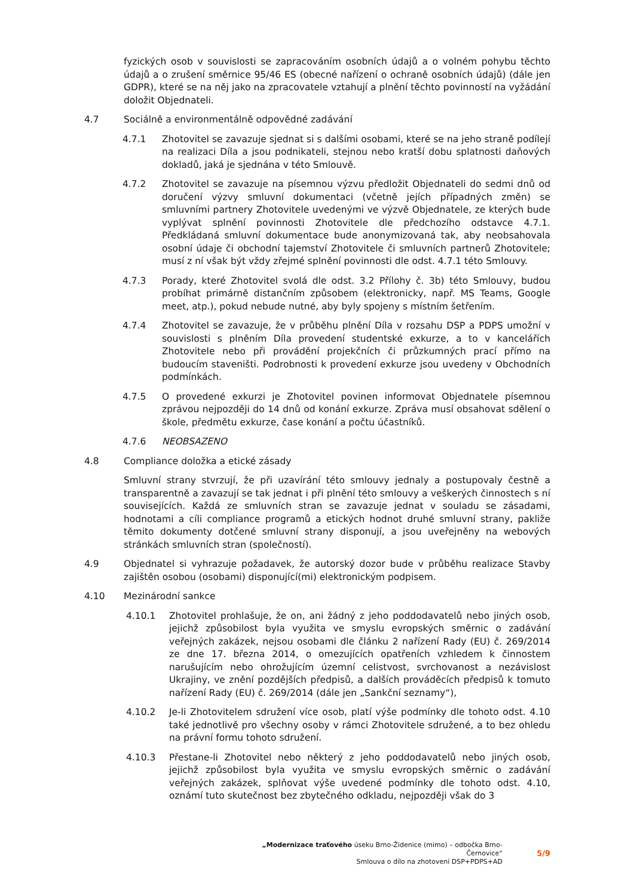fyzických osob v souvislosti se zapracováním osobních údajů a o volném pohybu těchto údajů a o zrušení směrnice 95/46 ES (obecné nařízení o ochraně osobních údajů) (dále jen GDPR), které se na něj jako na zpracovatele vztahují a plnění těchto povinností na vyžádání doložit Objednateli.
4.7 Sociálně a environmentálně odpovědné zadávání
4.7.1 Zhotovitel se zavazuje sjednat si s dalšími osobami, které se na jeho straně podílejí na realizaci Díla a jsou podnikateli, stejnou nebo kratší dobu splatnosti daňových dokladů, jaká je sjednána v této Smlouvě.
4.7.2 Zhotovitel se zavazuje na písemnou výzvu předložit Objednateli do sedmi dnů od doručení výzvy smluvní dokumentaci (včetně jejích případných změn) se smluvními partnery Zhotovitele uvedenými ve výzvě Objednatele, ze kterých bude vyplývat splnění povinnosti Zhotovitele dle předchozího odstavce 4.7.1. Předkládaná smluvní dokumentace bude anonymizovaná tak, aby neobsahovala osobní údaje či obchodní tajemství Zhotovitele či smluvních partnerů Zhotovitele; musí z ní však být vždy zřejmé splnění povinnosti dle odst. 4.7.1 této Smlouvy.
4.7.3 Porady, které Zhotovitel svolá dle odst. 3.2 Přílohy č. 3b) této Smlouvy, budou probíhat primárně distančním způsobem (elektronicky, např. MS Teams, Google meet, atp.), pokud nebude nutné, aby byly spojeny s místním šetřením.
4.7.4 Zhotovitel se zavazuje, že v průběhu plnění Díla v rozsahu DSP a PDPS umožní v souvislosti s plněním Díla provedení studentské exkurze, a to v kancelářích Zhotovitele nebo při provádění projekčních či průzkumných prací přímo na budoucím staveništi. Podrobnosti k provedení exkurze jsou uvedeny v Obchodních podmínkách.
4.7.5 O provedené exkurzi je Zhotovitel povinen informovat Objednatele písemnou zprávou nejpozději do 14 dnů od konání exkurze. Zpráva musí obsahovat sdělení o škole, předmětu exkurze, čase konání a počtu účastníků.
4.7.6 NEOBSAZENO
4.8 Compliance doložka a etické zásady
Smluvní strany stvrzují, že při uzavírání této smlouvy jednaly a postupovaly čestně a transparentně a zavazují se tak jednat i při plnění této smlouvy a veškerých činnostech s ní souvisejících. Každá ze smluvních stran se zavazuje jednat v souladu se zásadami, hodnotami a cíli compliance programů a etických hodnot druhé smluvní strany, pakliže těmito dokumenty dotčené smluvní strany disponují, a jsou uveřejněny na webových stránkách smluvních stran (společností).
4.9 Objednatel si vyhrazuje požadavek, že autorský dozor bude v průběhu realizace Stavby zajištěn osobou (osobami) disponující(mi) elektronickým podpisem.
4.10 Mezinárodní sankce
4.10.1 Zhotovitel prohlašuje, že on, ani žádný z jeho poddodavatelů nebo jiných osob, jejichž způsobilost byla využita ve smyslu evropských směrnic o zadávání veřejných zakázek, nejsou osobami dle článku 2 nařízení Rady (EU) č. 269/2014 ze dne 17. března 2014, o omezujících opatřeních vzhledem k činnostem narušujícím nebo ohrožujícím územní celistvost, svrchovanost a nezávislost Ukrajiny, ve znění pozdějších předpisů, a dalších prováděcích předpisů k tomuto nařízení Rady (EU) č. 269/2014 (dále jen „Sankční seznamy“),
4.10.2 Je-li Zhotovitelem sdružení více osob, platí výše podmínky dle tohoto odst. 4.10 také jednotlivě pro všechny osoby v rámci Zhotovitele sdružené, a to bez ohledu na právní formu tohoto sdružení.
4.10.3 Přestane-li Zhotovitel nebo některý z jeho poddodavatelů nebo jiných osob, jejichž způsobilost byla využita ve smyslu evropských směrnic o zadávání veřejných zakázek, splňovat výše uvedené podmínky dle tohoto odst. 4.10, oznámí tuto skutečnost bez zbytečného odkladu, nejpozději však do 3
„Modernizace traťového úseku Brno-Židenice (mimo) – odbočka Brno-Černovice“
Smlouva o dílo na zhotovení DSP+PDPS+AD
5/9